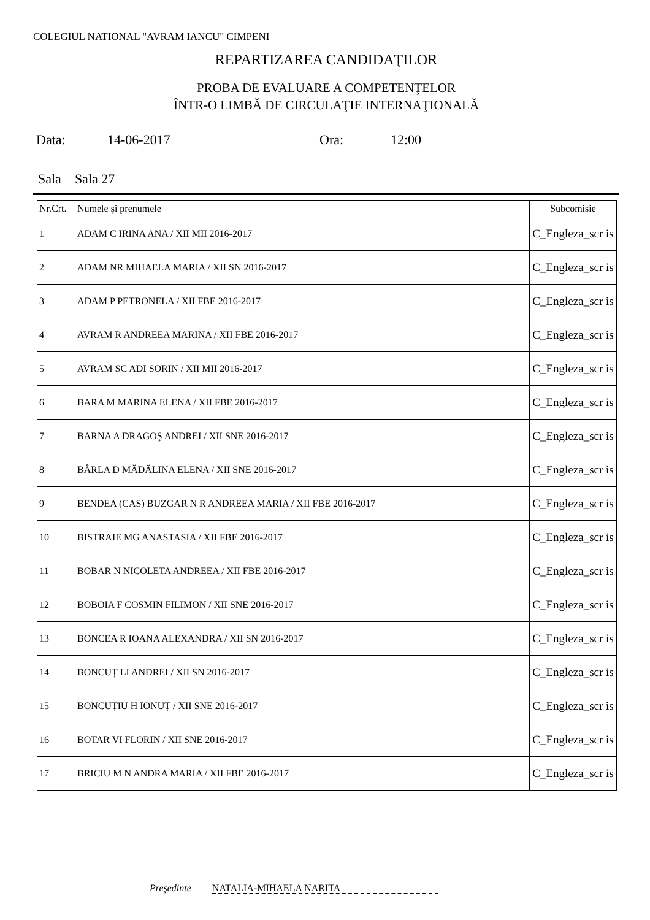COLEGIUL NATIONAL "AVRAM IANCU" CIMPENI
REPARTIZAREA CANDIDAŢILOR
PROBA DE EVALUARE A COMPETENŢELOR
ÎNTR-O LIMBĂ DE CIRCULAŢIE INTERNAŢIONALĂ
Data: 14-06-2017 Ora: 12:00
Sala Sala 27
| Nr.Crt. | Numele şi prenumele | Subcomisie |
| --- | --- | --- |
| 1 | ADAM C IRINA ANA / XII MII 2016-2017 | C_Engleza_scr is |
| 2 | ADAM NR MIHAELA MARIA / XII SN 2016-2017 | C_Engleza_scr is |
| 3 | ADAM P PETRONELA / XII FBE 2016-2017 | C_Engleza_scr is |
| 4 | AVRAM R ANDREEA MARINA / XII FBE 2016-2017 | C_Engleza_scr is |
| 5 | AVRAM SC ADI SORIN / XII MII 2016-2017 | C_Engleza_scr is |
| 6 | BARA M MARINA ELENA / XII FBE 2016-2017 | C_Engleza_scr is |
| 7 | BARNA A DRAGOŞ ANDREI / XII SNE 2016-2017 | C_Engleza_scr is |
| 8 | BÂRLA D MĂDĂLINA ELENA / XII SNE 2016-2017 | C_Engleza_scr is |
| 9 | BENDEA (CAS) BUZGAR N R ANDREEA MARIA / XII FBE 2016-2017 | C_Engleza_scr is |
| 10 | BISTRAIE MG ANASTASIA / XII FBE 2016-2017 | C_Engleza_scr is |
| 11 | BOBAR N NICOLETA ANDREEA / XII FBE 2016-2017 | C_Engleza_scr is |
| 12 | BOBOIA F COSMIN FILIMON / XII SNE 2016-2017 | C_Engleza_scr is |
| 13 | BONCEA R IOANA ALEXANDRA / XII SN 2016-2017 | C_Engleza_scr is |
| 14 | BONCUȚ LI ANDREI / XII SN 2016-2017 | C_Engleza_scr is |
| 15 | BONCUȚIU H IONUȚ / XII SNE 2016-2017 | C_Engleza_scr is |
| 16 | BOTAR VI FLORIN / XII SNE 2016-2017 | C_Engleza_scr is |
| 17 | BRICIU M N ANDRA MARIA / XII FBE 2016-2017 | C_Engleza_scr is |
Preşedinte NATALIA-MIHAELA NARITA